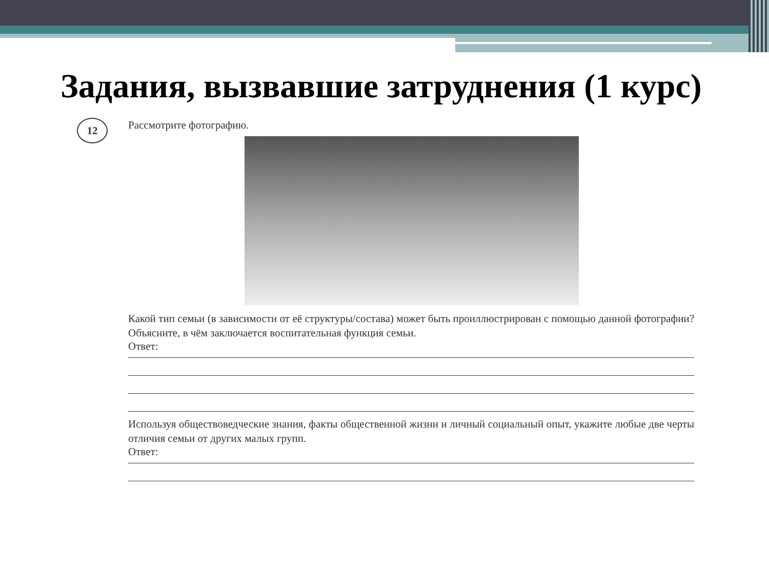Задания, вызвавшие затруднения (1 курс)
12
Рассмотрите фотографию.
Какой тип семьи (в зависимости от её структуры/состава) может быть проиллюстрирован с помощью данной фотографии? Объясните, в чём заключается воспитательная функция семьи.
Ответ:
Используя обществоведческие знания, факты общественной жизни и личный социальный опыт, укажите любые две черты отличия семьи от других малых групп.
Ответ: